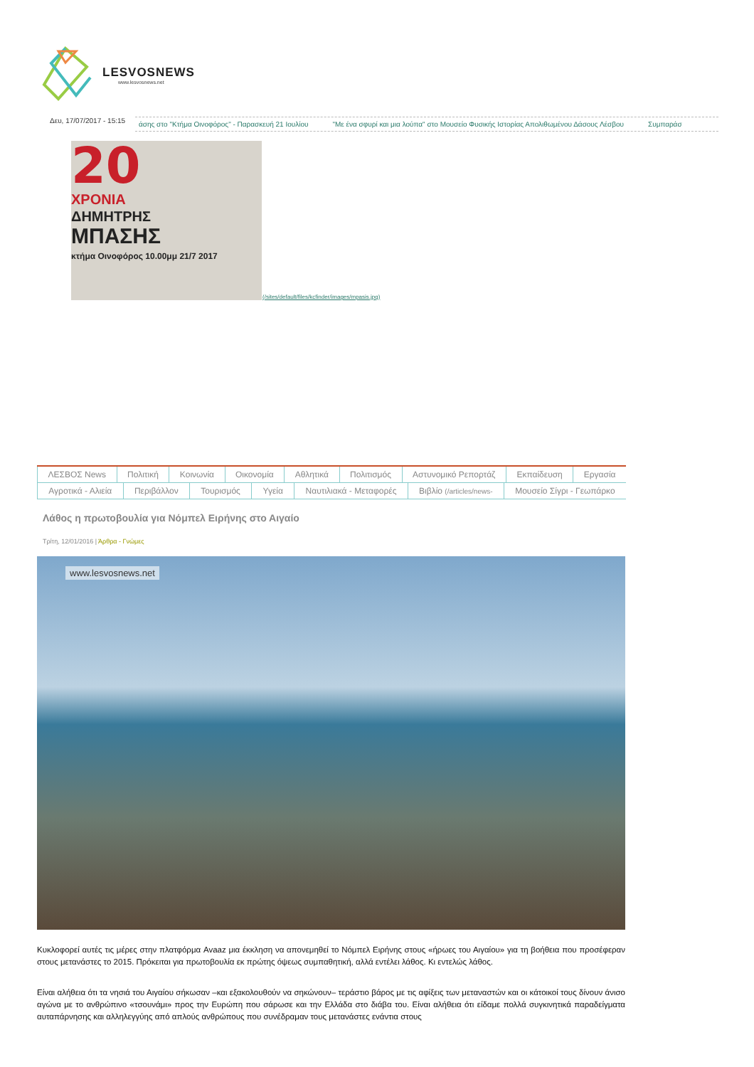LESVOSNEWS
www.lesvosnews.net
Δευ, 17/07/2017 - 15:15
άσης στο "Κτήμα Οινοφόρος" - Παρασκευή 21 Ιουλίου "Με ένα σφυρί και μια λούπα" στο Μουσείο Φυσικής Ιστορίας Απολιθωμένου Δάσους Λέσβου Συμπαράσ
20
ΧΡΟΝΙΑ
ΔΗΜΗΤΡΗΣ
ΜΠΑΣΗΣ
κτήμα Οινοφόρος 10.00μμ 21/7 2017
(/sites/default/files/kcfinder/images/mpasis.jpg)
ΛΕΣΒΟΣ News Πολιτική Κοινωνία Οικονομία Αθλητικά Πολιτισμός Αστυνομικό Ρεπορτάζ Εκπαίδευση Εργασία
Αγροτικά - Αλιεία Περιβάλλον Τουρισμός Υγεία Ναυτιλιακά - Μεταφορές Βιβλίο (/articles/news-
Μουσείο Σίγρι - Γεωπάρκο
Λάθος η πρωτοβουλία για Νόμπελ Ειρήνης στο Αιγαίο
Τρίτη, 12/01/2016 | Άρθρα - Γνώμες
www.lesvosnews.net
Κυκλοφορεί αυτές τις μέρες στην πλατφόρμα Avaaz μια έκκληση να απονεμηθεί το Νόμπελ Ειρήνης στους «ήρωες του Αιγαίου» για τη βοήθεια που προσέφεραν στους μετανάστες το 2015. Πρόκειται για πρωτοβουλία εκ πρώτης όψεως συμπαθητική, αλλά εντέλει λάθος. Κι εντελώς λάθος.
Είναι αλήθεια ότι τα νησιά του Αιγαίου σήκωσαν –και εξακολουθούν να σηκώνουν– τεράστιο βάρος με τις αφίξεις των μεταναστών και οι κάτοικοί τους δίνουν άνισο αγώνα με το ανθρώπινο «τσουνάμι» προς την Ευρώπη που σάρωσε και την Ελλάδα στο διάβα του. Είναι αλήθεια ότι είδαμε πολλά συγκινητικά παραδείγματα αυταπάρνησης και αλληλεγγύης από απλούς ανθρώπους που συνέδραμαν τους μετανάστες ενάντια στους